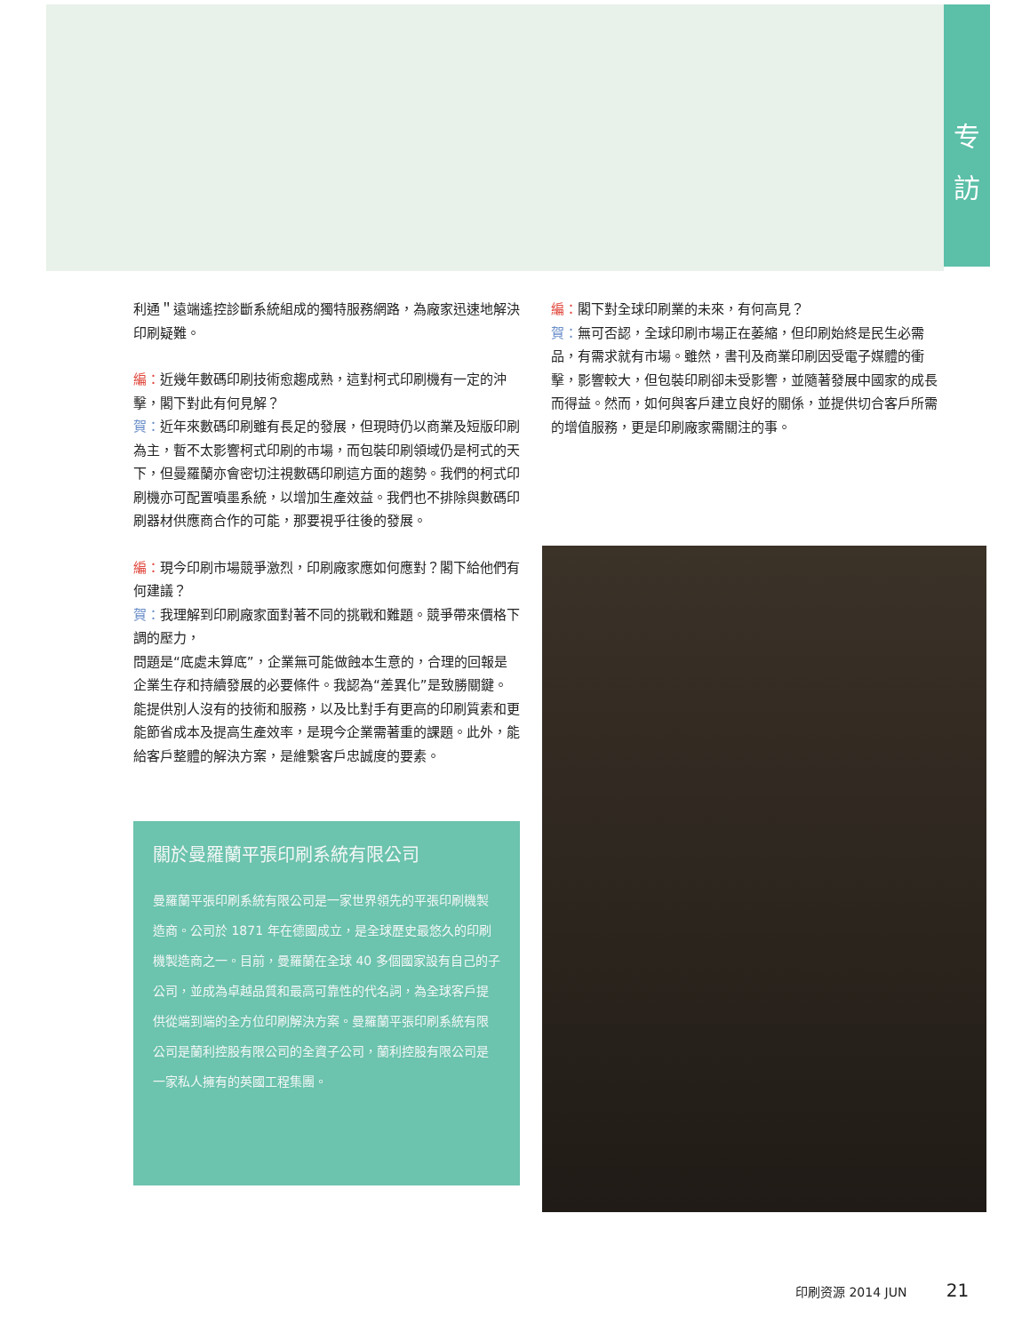专
訪
利通＂遠端遙控診斷系統組成的獨特服務網路，為廠家迅速地解決印刷疑難。
編：近幾年數碼印刷技術愈趨成熟，這對柯式印刷機有一定的沖擊，閣下對此有何見解？
賀：近年來數碼印刷雖有長足的發展，但現時仍以商業及短版印刷為主，暫不太影響柯式印刷的市場，而包裝印刷領域仍是柯式的天下，但曼羅蘭亦會密切注視數碼印刷這方面的趨勢。我們的柯式印刷機亦可配置噴墨系統，以增加生產效益。我們也不排除與數碼印刷器材供應商合作的可能，那要視乎往後的發展。
編：現今印刷市場競爭激烈，印刷廠家應如何應對？閣下給他們有何建議？
賀：我理解到印刷廠家面對著不同的挑戰和難題。競爭帶來價格下調的壓力，
問題是“底處未算底”，企業無可能做蝕本生意的，合理的回報是企業生存和持續發展的必要條件。我認為“差異化”是致勝關鍵。能提供別人沒有的技術和服務，以及比對手有更高的印刷質素和更能節省成本及提高生產效率，是現今企業需著重的課題。此外，能給客戶整體的解決方案，是維繫客戶忠誠度的要素。
關於曼羅蘭平張印刷系統有限公司
曼羅蘭平張印刷系統有限公司是一家世界領先的平張印刷機製造商。公司於 1871 年在德國成立，是全球歷史最悠久的印刷機製造商之一。目前，曼羅蘭在全球 40 多個國家設有自己的子公司，並成為卓越品質和最高可靠性的代名詞，為全球客戶提供從端到端的全方位印刷解決方案。曼羅蘭平張印刷系統有限公司是蘭利控股有限公司的全資子公司，蘭利控股有限公司是一家私人擁有的英國工程集團。
編：閣下對全球印刷業的未來，有何高見？
賀：無可否認，全球印刷市場正在萎縮，但印刷始終是民生必需品，有需求就有市場。雖然，書刊及商業印刷因受電子媒體的衝擊，影響較大，但包裝印刷卻未受影響，並隨著發展中國家的成長而得益。然而，如何與客戶建立良好的關係，並提供切合客戶所需的增值服務，更是印刷廠家需關注的事。
印刷资源 2014 JUN 21